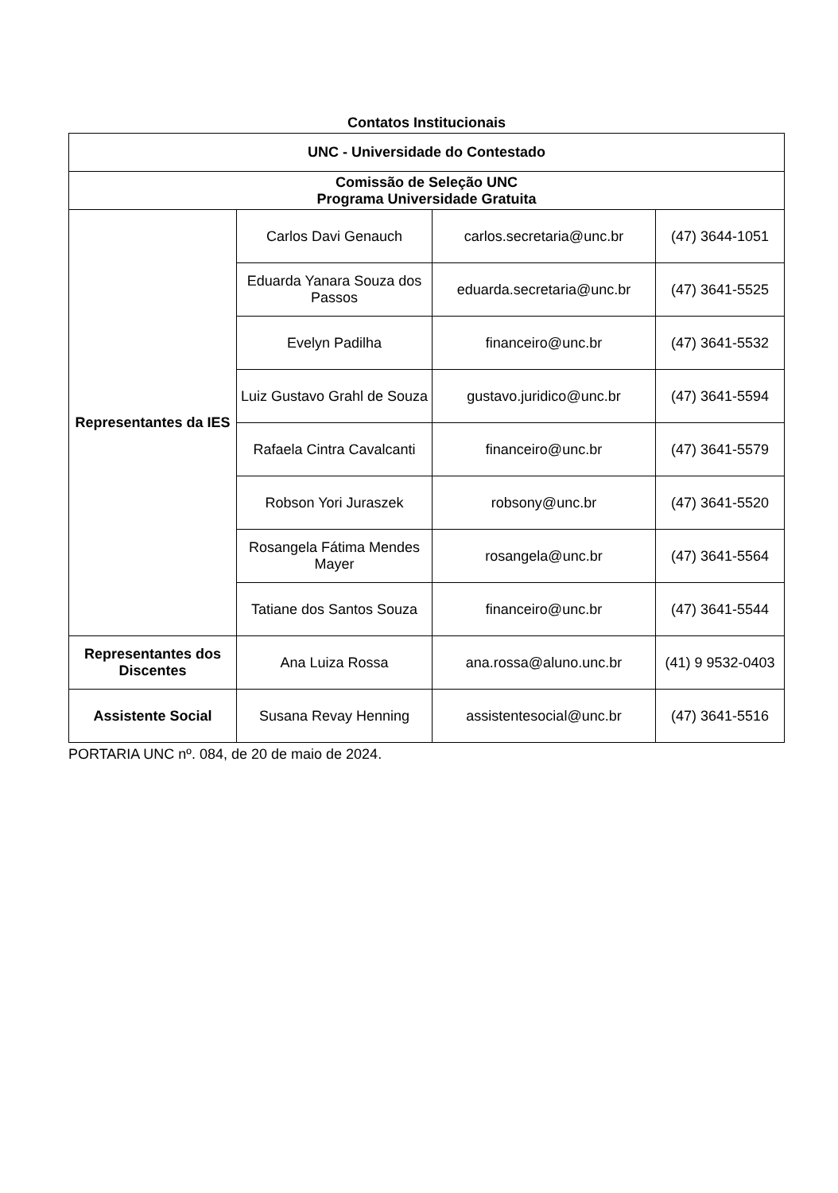Contatos Institucionais
| UNC - Universidade do Contestado | | | |
| --- | --- | --- | --- |
| Comissão de Seleção UNC Programa Universidade Gratuita | | | |
| Representantes da IES | Carlos Davi Genauch | carlos.secretaria@unc.br | (47) 3644-1051 |
| | Eduarda Yanara Souza dos Passos | eduarda.secretaria@unc.br | (47) 3641-5525 |
| | Evelyn Padilha | financeiro@unc.br | (47) 3641-5532 |
| | Luiz Gustavo Grahl de Souza | gustavo.juridico@unc.br | (47) 3641-5594 |
| | Rafaela Cintra Cavalcanti | financeiro@unc.br | (47) 3641-5579 |
| | Robson Yori Juraszek | robsony@unc.br | (47) 3641-5520 |
| | Rosangela Fátima Mendes Mayer | rosangela@unc.br | (47) 3641-5564 |
| | Tatiane dos Santos Souza | financeiro@unc.br | (47) 3641-5544 |
| Representantes dos Discentes | Ana Luiza Rossa | ana.rossa@aluno.unc.br | (41) 9 9532-0403 |
| Assistente Social | Susana Revay Henning | assistentesocial@unc.br | (47) 3641-5516 |
PORTARIA UNC nº. 084, de 20 de maio de 2024.